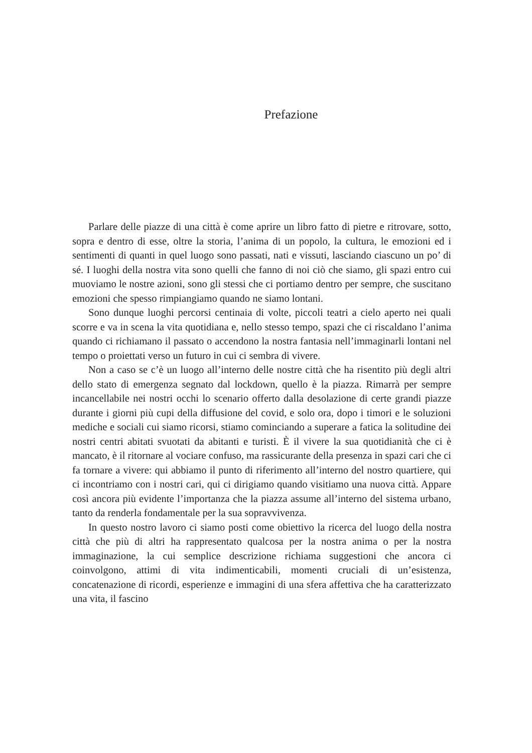Prefazione
Parlare delle piazze di una città è come aprire un libro fatto di pietre e ritrovare, sotto, sopra e dentro di esse, oltre la storia, l’anima di un popolo, la cultura, le emozioni ed i sentimenti di quanti in quel luogo sono passati, nati e vissuti, lasciando ciascuno un po’ di sé. I luoghi della nostra vita sono quelli che fanno di noi ciò che siamo, gli spazi entro cui muoviamo le nostre azioni, sono gli stessi che ci portiamo dentro per sempre, che suscitano emozioni che spesso rimpiangiamo quando ne siamo lontani.
Sono dunque luoghi percorsi centinaia di volte, piccoli teatri a cielo aperto nei quali scorre e va in scena la vita quotidiana e, nello stesso tempo, spazi che ci riscaldano l’anima quando ci richiamano il passato o accendono la nostra fantasia nell’immaginarli lontani nel tempo o proiettati verso un futuro in cui ci sembra di vivere.
Non a caso se c’è un luogo all’interno delle nostre città che ha risentito più degli altri dello stato di emergenza segnato dal lockdown, quello è la piazza. Rimarrà per sempre incancellabile nei nostri occhi lo scenario offerto dalla desolazione di certe grandi piazze durante i giorni più cupi della diffusione del covid, e solo ora, dopo i timori e le soluzioni mediche e sociali cui siamo ricorsi, stiamo cominciando a superare a fatica la solitudine dei nostri centri abitati svuotati da abitanti e turisti. È il vivere la sua quotidianità che ci è mancato, è il ritornare al vociare confuso, ma rassicurante della presenza in spazi cari che ci fa tornare a vivere: qui abbiamo il punto di riferimento all’interno del nostro quartiere, qui ci incontriamo con i nostri cari, qui ci dirigiamo quando visitiamo una nuova città. Appare così ancora più evidente l’importanza che la piazza assume all’interno del sistema urbano, tanto da renderla fondamentale per la sua sopravvivenza.
In questo nostro lavoro ci siamo posti come obiettivo la ricerca del luogo della nostra città che più di altri ha rappresentato qualcosa per la nostra anima o per la nostra immaginazione, la cui semplice descrizione richiama suggestioni che ancora ci coinvolgono, attimi di vita indimenticabili, momenti cruciali di un’esistenza, concatenazione di ricordi, esperienze e immagini di una sfera affettiva che ha caratterizzato una vita, il fascino